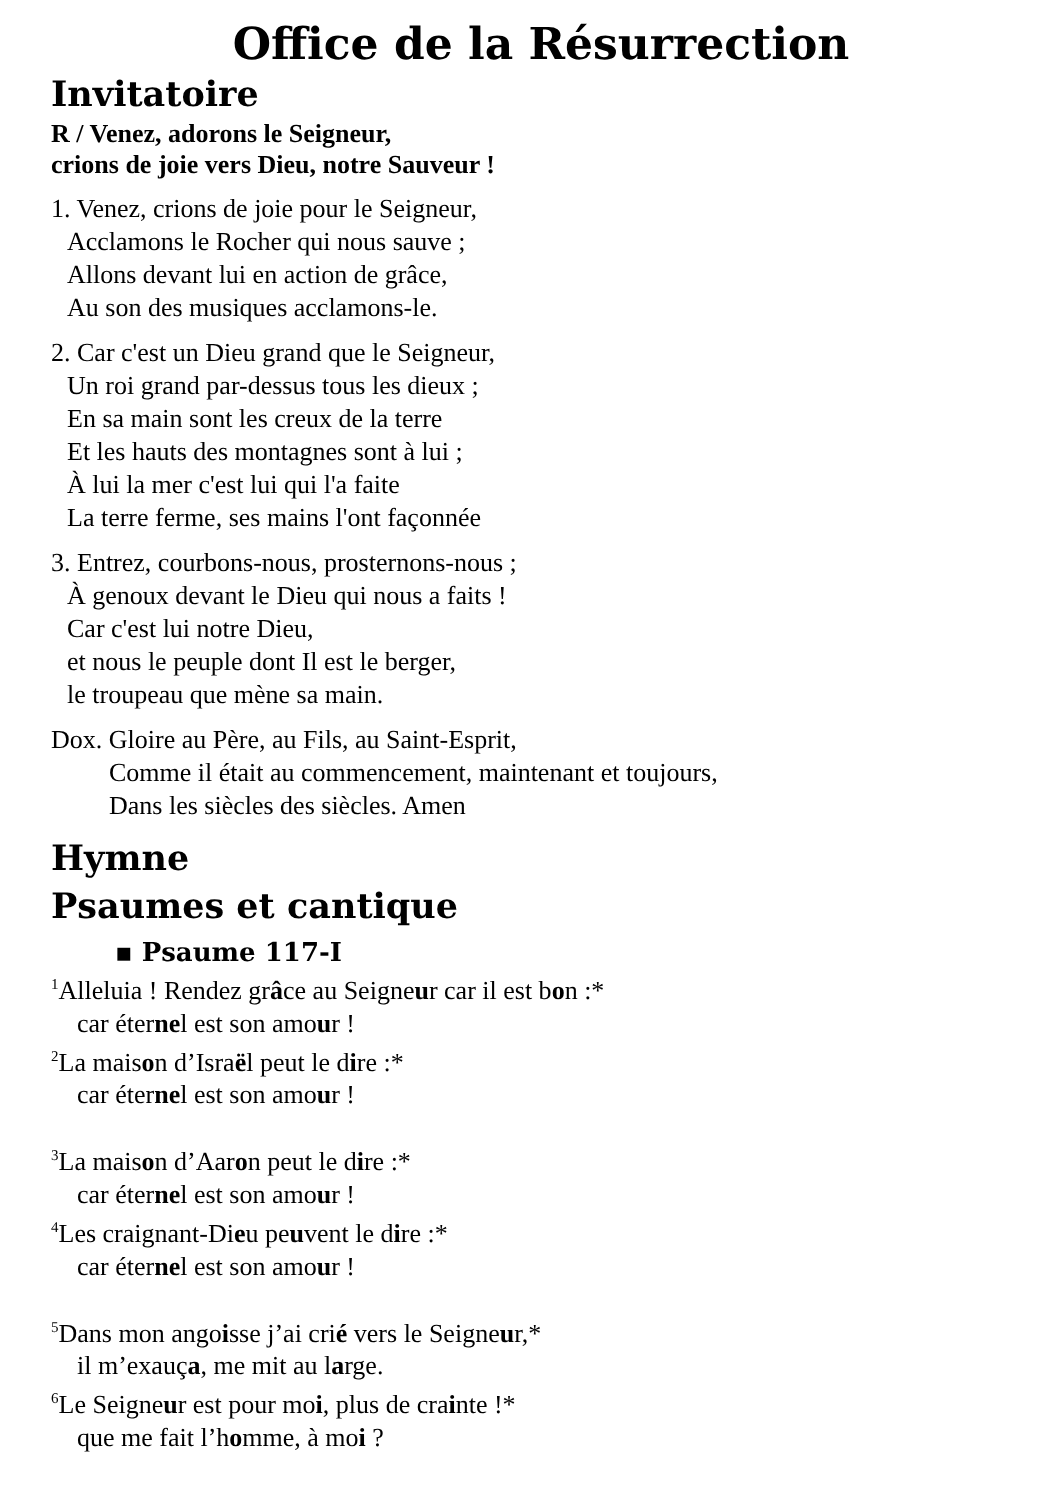Office de la Résurrection
Invitatoire
R / Venez, adorons le Seigneur,
crions de joie vers Dieu, notre Sauveur !
1. Venez, crions de joie pour le Seigneur,
Acclamons le Rocher qui nous sauve ;
Allons devant lui en action de grâce,
Au son des musiques acclamons-le.
2. Car c'est un Dieu grand que le Seigneur,
Un roi grand par-dessus tous les dieux ;
En sa main sont les creux de la terre
Et les hauts des montagnes sont à lui ;
À lui la mer c'est lui qui l'a faite
La terre ferme, ses mains l'ont façonnée
3. Entrez, courbons-nous, prosternons-nous ;
À genoux devant le Dieu qui nous a faits !
Car c'est lui notre Dieu,
et nous le peuple dont Il est le berger,
le troupeau que mène sa main.
Dox. Gloire au Père, au Fils, au Saint-Esprit,
Comme il était au commencement, maintenant et toujours,
Dans les siècles des siècles. Amen
Hymne
Psaumes et cantique
▪ Psaume 117-I
<sup>1</sup> Alleluia ! Rendez grâce au Seigneur car il est bon :*
car éternel est son amour !
<sup>2</sup> La maison d’Israël peut le dire :*
car éternel est son amour !
<sup>3</sup> La maison d’Aaron peut le dire :*
car éternel est son amour !
<sup>4</sup> Les craignant-Dieu peuvent le dire :*
car éternel est son amour !
<sup>5</sup> Dans mon angoisse j’ai crié vers le Seigneur,*
il m’exauça, me mit au large.
<sup>6</sup> Le Seigneur est pour moi, plus de crainte !*
que me fait l’homme, à moi ?